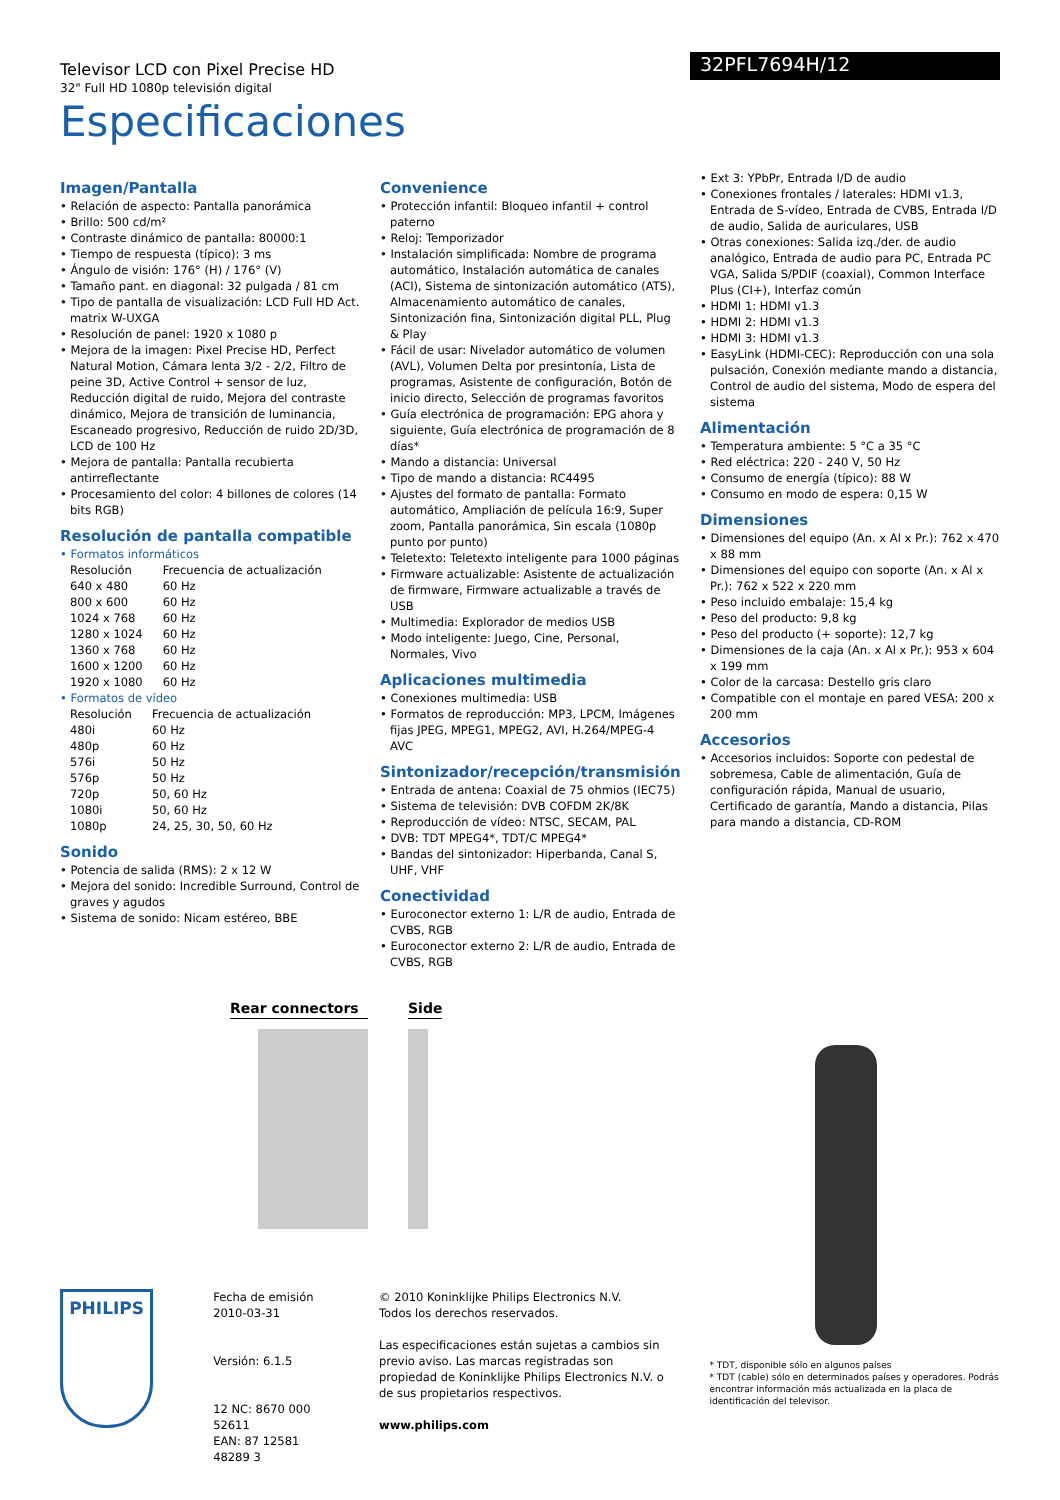Televisor LCD con Pixel Precise HD
32" Full HD 1080p televisión digital
32PFL7694H/12
Especificaciones
Imagen/Pantalla
• Relación de aspecto: Pantalla panorámica
• Brillo: 500 cd/m²
• Contraste dinámico de pantalla: 80000:1
• Tiempo de respuesta (típico): 3 ms
• Ángulo de visión: 176° (H) / 176° (V)
• Tamaño pant. en diagonal: 32 pulgada / 81 cm
• Tipo de pantalla de visualización: LCD Full HD Act. matrix W-UXGA
• Resolución de panel: 1920 x 1080 p
• Mejora de la imagen: Pixel Precise HD, Perfect Natural Motion, Cámara lenta 3/2 - 2/2, Filtro de peine 3D, Active Control + sensor de luz, Reducción digital de ruido, Mejora del contraste dinámico, Mejora de transición de luminancia, Escaneado progresivo, Reducción de ruido 2D/3D, LCD de 100 Hz
• Mejora de pantalla: Pantalla recubierta antirreflectante
• Procesamiento del color: 4 billones de colores (14 bits RGB)
Resolución de pantalla compatible
• Formatos informáticos
| Resolución | Frecuencia de actualización |
| 640 x 480 | 60 Hz |
| 800 x 600 | 60 Hz |
| 1024 x 768 | 60 Hz |
| 1280 x 1024 | 60 Hz |
| 1360 x 768 | 60 Hz |
| 1600 x 1200 | 60 Hz |
| 1920 x 1080 | 60 Hz |
• Formatos de vídeo
| Resolución | Frecuencia de actualización |
| 480i | 60 Hz |
| 480p | 60 Hz |
| 576i | 50 Hz |
| 576p | 50 Hz |
| 720p | 50, 60 Hz |
| 1080i | 50, 60 Hz |
| 1080p | 24, 25, 30, 50, 60 Hz |
Sonido
• Potencia de salida (RMS): 2 x 12 W
• Mejora del sonido: Incredible Surround, Control de graves y agudos
• Sistema de sonido: Nicam estéreo, BBE
Convenience
• Protección infantil: Bloqueo infantil + control paterno
• Reloj: Temporizador
• Instalación simplificada: Nombre de programa automático, Instalación automática de canales (ACI), Sistema de sintonización automático (ATS), Almacenamiento automático de canales, Sintonización fina, Sintonización digital PLL, Plug & Play
• Fácil de usar: Nivelador automático de volumen (AVL), Volumen Delta por presintonía, Lista de programas, Asistente de configuración, Botón de inicio directo, Selección de programas favoritos
• Guía electrónica de programación: EPG ahora y siguiente, Guía electrónica de programación de 8 días*
• Mando a distancia: Universal
• Tipo de mando a distancia: RC4495
• Ajustes del formato de pantalla: Formato automático, Ampliación de película 16:9, Super zoom, Pantalla panorámica, Sin escala (1080p punto por punto)
• Teletexto: Teletexto inteligente para 1000 páginas
• Firmware actualizable: Asistente de actualización de firmware, Firmware actualizable a través de USB
• Multimedia: Explorador de medios USB
• Modo inteligente: Juego, Cine, Personal, Normales, Vivo
Aplicaciones multimedia
• Conexiones multimedia: USB
• Formatos de reproducción: MP3, LPCM, Imágenes fijas JPEG, MPEG1, MPEG2, AVI, H.264/MPEG-4 AVC
Sintonizador/recepción/transmisión
• Entrada de antena: Coaxial de 75 ohmios (IEC75)
• Sistema de televisión: DVB COFDM 2K/8K
• Reproducción de vídeo: NTSC, SECAM, PAL
• DVB: TDT MPEG4*, TDT/C MPEG4*
• Bandas del sintonizador: Hiperbanda, Canal S, UHF, VHF
Conectividad
• Euroconector externo 1: L/R de audio, Entrada de CVBS, RGB
• Euroconector externo 2: L/R de audio, Entrada de CVBS, RGB
• Ext 3: YPbPr, Entrada I/D de audio
• Conexiones frontales / laterales: HDMI v1.3, Entrada de S-vídeo, Entrada de CVBS, Entrada I/D de audio, Salida de auriculares, USB
• Otras conexiones: Salida izq./der. de audio analógico, Entrada de audio para PC, Entrada PC VGA, Salida S/PDIF (coaxial), Common Interface Plus (CI+), Interfaz común
• HDMI 1: HDMI v1.3
• HDMI 2: HDMI v1.3
• HDMI 3: HDMI v1.3
• EasyLink (HDMI-CEC): Reproducción con una sola pulsación, Conexión mediante mando a distancia, Control de audio del sistema, Modo de espera del sistema
Alimentación
• Temperatura ambiente: 5 °C a 35 °C
• Red eléctrica: 220 - 240 V, 50 Hz
• Consumo de energía (típico): 88 W
• Consumo en modo de espera: 0,15 W
Dimensiones
• Dimensiones del equipo (An. x Al x Pr.): 762 x 470 x 88 mm
• Dimensiones del equipo con soporte (An. x Al x Pr.): 762 x 522 x 220 mm
• Peso incluido embalaje: 15,4 kg
• Peso del producto: 9,8 kg
• Peso del producto (+ soporte): 12,7 kg
• Dimensiones de la caja (An. x Al x Pr.): 953 x 604 x 199 mm
• Color de la carcasa: Destello gris claro
• Compatible con el montaje en pared VESA: 200 x 200 mm
Accesorios
• Accesorios incluidos: Soporte con pedestal de sobremesa, Cable de alimentación, Guía de configuración rápida, Manual de usuario, Certificado de garantía, Mando a distancia, Pilas para mando a distancia, CD-ROM
Rear connectors Side
PHILIPS
Fecha de emisión
2010-03-31
Versión: 6.1.5
12 NC: 8670 000 52611
EAN: 87 12581 48289 3
© 2010 Koninklijke Philips Electronics N.V.
Todos los derechos reservados.
Las especificaciones están sujetas a cambios sin previo aviso. Las marcas registradas son propiedad de Koninklijke Philips Electronics N.V. o de sus propietarios respectivos.
www.philips.com
* TDT, disponible sólo en algunos países
* TDT (cable) sólo en determinados países y operadores. Podrás encontrar información más actualizada en la placa de identificación del televisor.